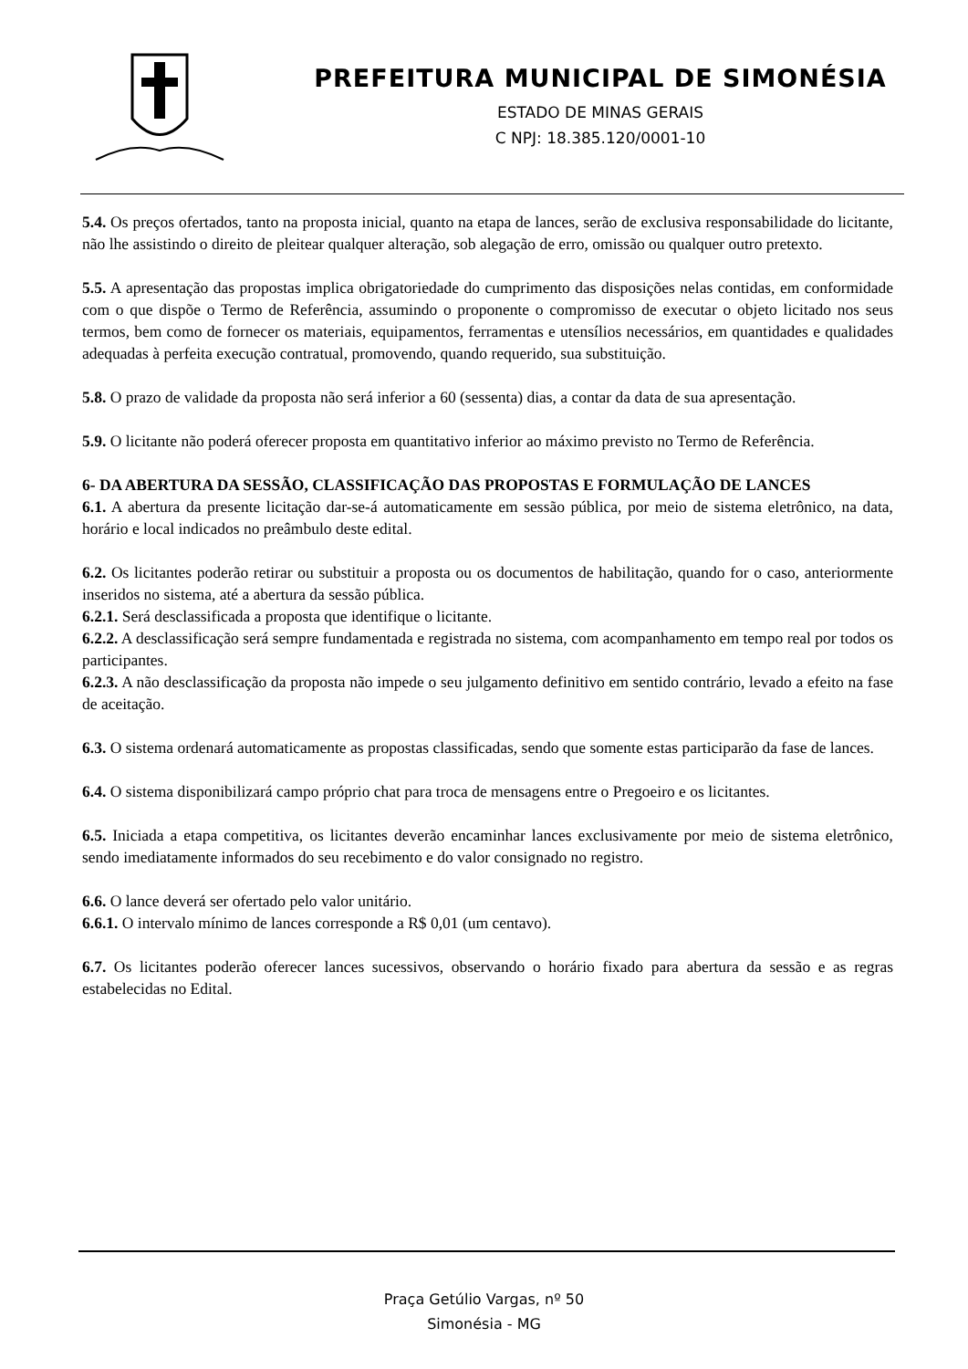PREFEITURA MUNICIPAL DE SIMONÉSIA
ESTADO DE MINAS GERAIS
C NPJ: 18.385.120/0001-10
5.4. Os preços ofertados, tanto na proposta inicial, quanto na etapa de lances, serão de exclusiva responsabilidade do licitante, não lhe assistindo o direito de pleitear qualquer alteração, sob alegação de erro, omissão ou qualquer outro pretexto.
5.5. A apresentação das propostas implica obrigatoriedade do cumprimento das disposições nelas contidas, em conformidade com o que dispõe o Termo de Referência, assumindo o proponente o compromisso de executar o objeto licitado nos seus termos, bem como de fornecer os materiais, equipamentos, ferramentas e utensílios necessários, em quantidades e qualidades adequadas à perfeita execução contratual, promovendo, quando requerido, sua substituição.
5.8. O prazo de validade da proposta não será inferior a 60 (sessenta) dias, a contar da data de sua apresentação.
5.9. O licitante não poderá oferecer proposta em quantitativo inferior ao máximo previsto no Termo de Referência.
6- DA ABERTURA DA SESSÃO, CLASSIFICAÇÃO DAS PROPOSTAS E FORMULAÇÃO DE LANCES
6.1. A abertura da presente licitação dar-se-á automaticamente em sessão pública, por meio de sistema eletrônico, na data, horário e local indicados no preâmbulo deste edital.
6.2. Os licitantes poderão retirar ou substituir a proposta ou os documentos de habilitação, quando for o caso, anteriormente inseridos no sistema, até a abertura da sessão pública.
6.2.1. Será desclassificada a proposta que identifique o licitante.
6.2.2. A desclassificação será sempre fundamentada e registrada no sistema, com acompanhamento em tempo real por todos os participantes.
6.2.3. A não desclassificação da proposta não impede o seu julgamento definitivo em sentido contrário, levado a efeito na fase de aceitação.
6.3. O sistema ordenará automaticamente as propostas classificadas, sendo que somente estas participarão da fase de lances.
6.4. O sistema disponibilizará campo próprio chat para troca de mensagens entre o Pregoeiro e os licitantes.
6.5. Iniciada a etapa competitiva, os licitantes deverão encaminhar lances exclusivamente por meio de sistema eletrônico, sendo imediatamente informados do seu recebimento e do valor consignado no registro.
6.6. O lance deverá ser ofertado pelo valor unitário.
6.6.1. O intervalo mínimo de lances corresponde a R$ 0,01 (um centavo).
6.7. Os licitantes poderão oferecer lances sucessivos, observando o horário fixado para abertura da sessão e as regras estabelecidas no Edital.
Praça Getúlio Vargas, nº 50
Simonésia - MG